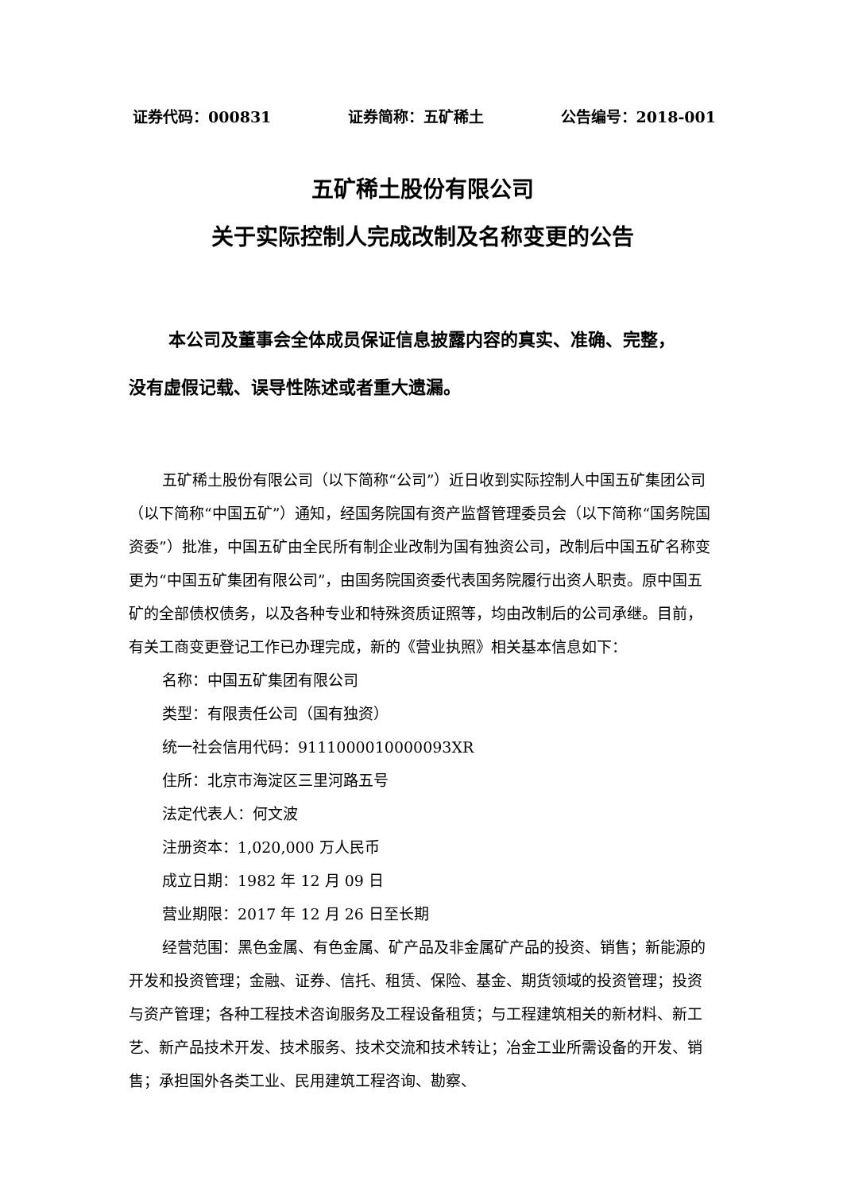证券代码：000831 证券简称：五矿稀土 公告编号：2018-001
五矿稀土股份有限公司
关于实际控制人完成改制及名称变更的公告
本公司及董事会全体成员保证信息披露内容的真实、准确、完整，
没有虚假记载、误导性陈述或者重大遗漏。
五矿稀土股份有限公司（以下简称“公司”）近日收到实际控制人中国五矿集团公司（以下简称“中国五矿”）通知，经国务院国有资产监督管理委员会（以下简称“国务院国资委”）批准，中国五矿由全民所有制企业改制为国有独资公司，改制后中国五矿名称变更为“中国五矿集团有限公司”，由国务院国资委代表国务院履行出资人职责。原中国五矿的全部债权债务，以及各种专业和特殊资质证照等，均由改制后的公司承继。目前，有关工商变更登记工作已办理完成，新的《营业执照》相关基本信息如下：
名称：中国五矿集团有限公司
类型：有限责任公司（国有独资）
统一社会信用代码：9111000010000093XR
住所：北京市海淀区三里河路五号
法定代表人：何文波
注册资本：1,020,000 万人民币
成立日期：1982 年 12 月 09 日
营业期限：2017 年 12 月 26 日至长期
经营范围：黑色金属、有色金属、矿产品及非金属矿产品的投资、销售；新能源的开发和投资管理；金融、证券、信托、租赁、保险、基金、期货领域的投资管理；投资与资产管理；各种工程技术咨询服务及工程设备租赁；与工程建筑相关的新材料、新工艺、新产品技术开发、技术服务、技术交流和技术转让；冶金工业所需设备的开发、销售；承担国外各类工业、民用建筑工程咨询、勘察、